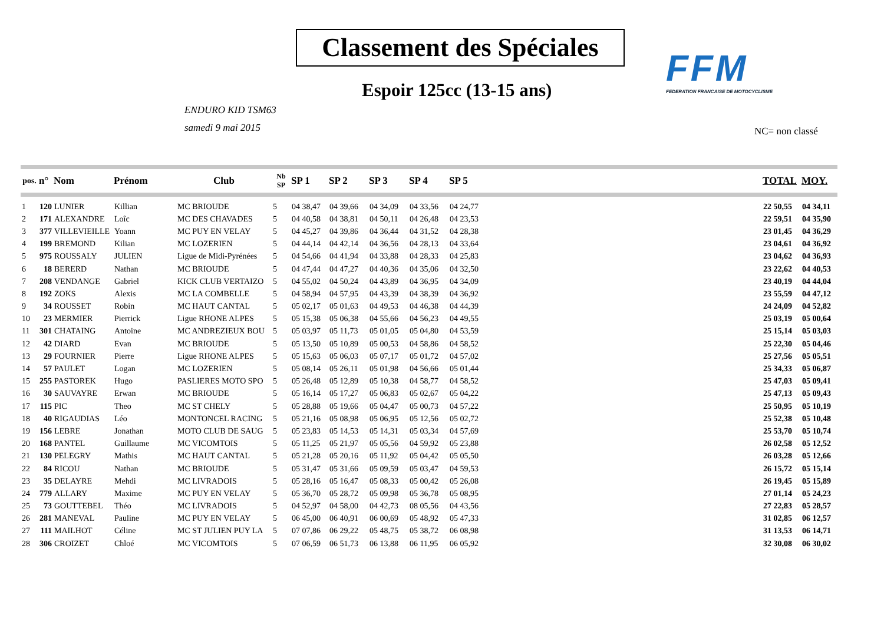Classement des Spéciales
FFM
FEDERATION FRANCAISE DE MOTOCYCLISME
Espoir 125cc (13-15 ans)
ENDURO KID TSM63
samedi 9 mai 2015
NC= non classé
| pos. | n° | Nom | Prénom | Club | Nb SP | SP 1 | SP 2 | SP 3 | SP 4 | SP 5 | TOTAL | MOY. |
| --- | --- | --- | --- | --- | --- | --- | --- | --- | --- | --- | --- | --- |
| 1 | 120 | LUNIER | Killian | MC BRIOUDE | 5 | 04 38,47 | 04 39,66 | 04 34,09 | 04 33,56 | 04 24,77 | 22 50,55 | 04 34,11 |
| 2 | 171 | ALEXANDRE | Loîc | MC DES CHAVADES | 5 | 04 40,58 | 04 38,81 | 04 50,11 | 04 26,48 | 04 23,53 | 22 59,51 | 04 35,90 |
| 3 | 377 | VILLEVIEILLE | Yoann | MC PUY EN VELAY | 5 | 04 45,27 | 04 39,86 | 04 36,44 | 04 31,52 | 04 28,38 | 23 01,45 | 04 36,29 |
| 4 | 199 | BREMOND | Kilian | MC LOZERIEN | 5 | 04 44,14 | 04 42,14 | 04 36,56 | 04 28,13 | 04 33,64 | 23 04,61 | 04 36,92 |
| 5 | 975 | ROUSSALY | JULIEN | Ligue de Midi-Pyrénées | 5 | 04 54,66 | 04 41,94 | 04 33,88 | 04 28,33 | 04 25,83 | 23 04,62 | 04 36,93 |
| 6 | 18 | BERERD | Nathan | MC BRIOUDE | 5 | 04 47,44 | 04 47,27 | 04 40,36 | 04 35,06 | 04 32,50 | 23 22,62 | 04 40,53 |
| 7 | 208 | VENDANGE | Gabriel | KICK CLUB VERTAIZO | 5 | 04 55,02 | 04 50,24 | 04 43,89 | 04 36,95 | 04 34,09 | 23 40,19 | 04 44,04 |
| 8 | 192 | ZOKS | Alexis | MC LA COMBELLE | 5 | 04 58,94 | 04 57,95 | 04 43,39 | 04 38,39 | 04 36,92 | 23 55,59 | 04 47,12 |
| 9 | 34 | ROUSSET | Robin | MC HAUT CANTAL | 5 | 05 02,17 | 05 01,63 | 04 49,53 | 04 46,38 | 04 44,39 | 24 24,09 | 04 52,82 |
| 10 | 23 | MERMIER | Pierrick | Ligue RHONE ALPES | 5 | 05 15,38 | 05 06,38 | 04 55,66 | 04 56,23 | 04 49,55 | 25 03,19 | 05 00,64 |
| 11 | 301 | CHATAING | Antoine | MC ANDREZIEUX BOU | 5 | 05 03,97 | 05 11,73 | 05 01,05 | 05 04,80 | 04 53,59 | 25 15,14 | 05 03,03 |
| 12 | 42 | DIARD | Evan | MC BRIOUDE | 5 | 05 13,50 | 05 10,89 | 05 00,53 | 04 58,86 | 04 58,52 | 25 22,30 | 05 04,46 |
| 13 | 29 | FOURNIER | Pierre | Ligue RHONE ALPES | 5 | 05 15,63 | 05 06,03 | 05 07,17 | 05 01,72 | 04 57,02 | 25 27,56 | 05 05,51 |
| 14 | 57 | PAULET | Logan | MC LOZERIEN | 5 | 05 08,14 | 05 26,11 | 05 01,98 | 04 56,66 | 05 01,44 | 25 34,33 | 05 06,87 |
| 15 | 255 | PASTOREK | Hugo | PASLIERES MOTO SPO | 5 | 05 26,48 | 05 12,89 | 05 10,38 | 04 58,77 | 04 58,52 | 25 47,03 | 05 09,41 |
| 16 | 30 | SAUVAYRE | Erwan | MC BRIOUDE | 5 | 05 16,14 | 05 17,27 | 05 06,83 | 05 02,67 | 05 04,22 | 25 47,13 | 05 09,43 |
| 17 | 115 | PIC | Theo | MC ST CHELY | 5 | 05 28,88 | 05 19,66 | 05 04,47 | 05 00,73 | 04 57,22 | 25 50,95 | 05 10,19 |
| 18 | 40 | RIGAUDIAS | Léo | MONTONCEL RACING | 5 | 05 21,16 | 05 08,98 | 05 06,95 | 05 12,56 | 05 02,72 | 25 52,38 | 05 10,48 |
| 19 | 156 | LEBRE | Jonathan | MOTO CLUB DE SAUG | 5 | 05 23,83 | 05 14,53 | 05 14,31 | 05 03,34 | 04 57,69 | 25 53,70 | 05 10,74 |
| 20 | 168 | PANTEL | Guillaume | MC VICOMTOIS | 5 | 05 11,25 | 05 21,97 | 05 05,56 | 04 59,92 | 05 23,88 | 26 02,58 | 05 12,52 |
| 21 | 130 | PELEGRY | Mathis | MC HAUT CANTAL | 5 | 05 21,28 | 05 20,16 | 05 11,92 | 05 04,42 | 05 05,50 | 26 03,28 | 05 12,66 |
| 22 | 84 | RICOU | Nathan | MC BRIOUDE | 5 | 05 31,47 | 05 31,66 | 05 09,59 | 05 03,47 | 04 59,53 | 26 15,72 | 05 15,14 |
| 23 | 35 | DELAYRE | Mehdi | MC LIVRADOIS | 5 | 05 28,16 | 05 16,47 | 05 08,33 | 05 00,42 | 05 26,08 | 26 19,45 | 05 15,89 |
| 24 | 779 | ALLARY | Maxime | MC PUY EN VELAY | 5 | 05 36,70 | 05 28,72 | 05 09,98 | 05 36,78 | 05 08,95 | 27 01,14 | 05 24,23 |
| 25 | 73 | GOUTTEBEL | Théo | MC LIVRADOIS | 5 | 04 52,97 | 04 58,00 | 04 42,73 | 08 05,56 | 04 43,56 | 27 22,83 | 05 28,57 |
| 26 | 281 | MANEVAL | Pauline | MC PUY EN VELAY | 5 | 06 45,00 | 06 40,91 | 06 00,69 | 05 48,92 | 05 47,33 | 31 02,85 | 06 12,57 |
| 27 | 111 | MAILHOT | Céline | MC ST JULIEN PUY LA | 5 | 07 07,86 | 06 29,22 | 05 48,75 | 05 38,72 | 06 08,98 | 31 13,53 | 06 14,71 |
| 28 | 306 | CROIZET | Chloé | MC VICOMTOIS | 5 | 07 06,59 | 06 51,73 | 06 13,88 | 06 11,95 | 06 05,92 | 32 30,08 | 06 30,02 |